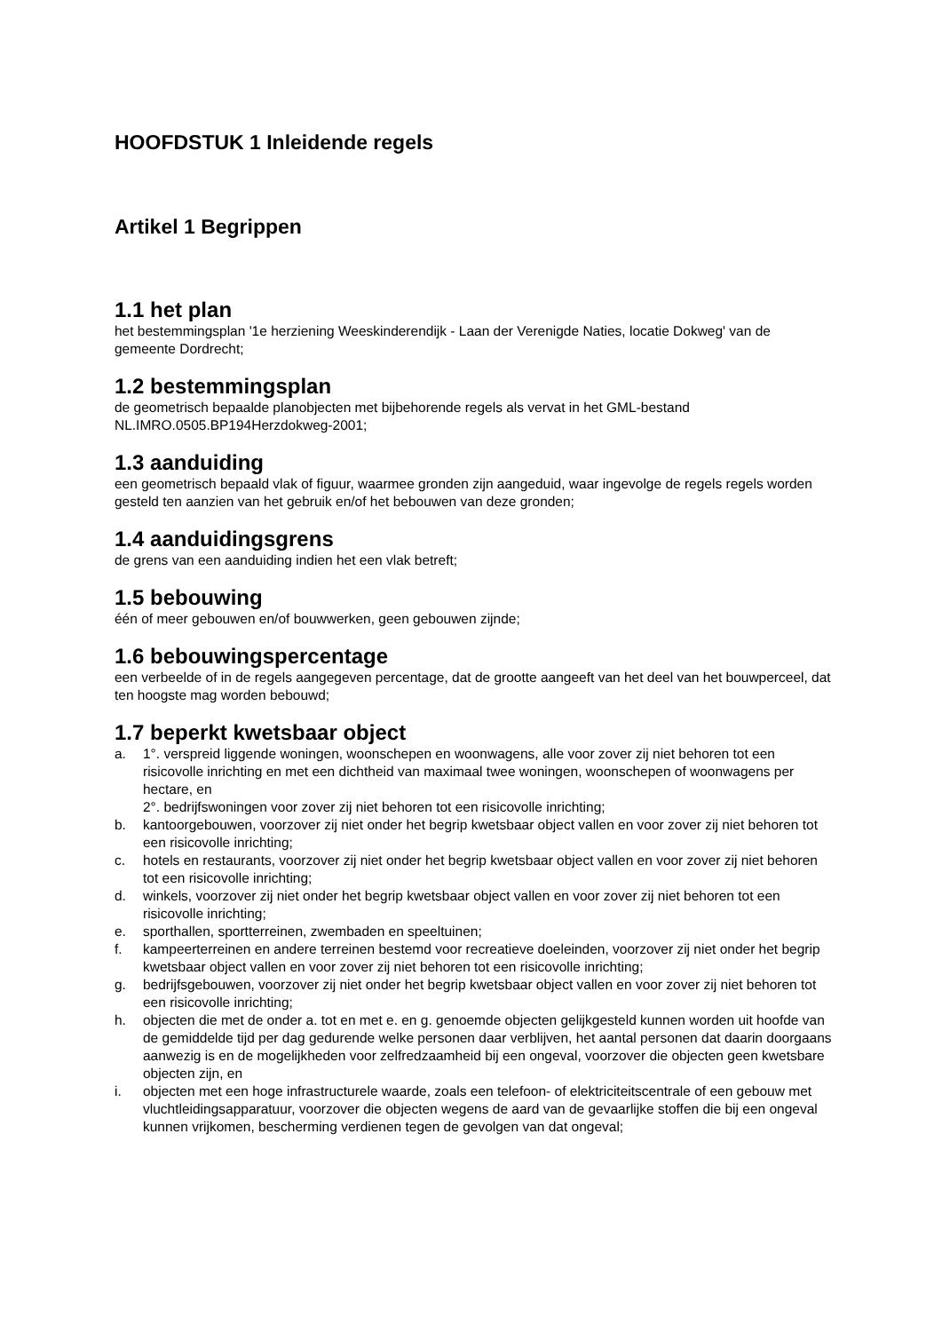HOOFDSTUK 1 Inleidende regels
Artikel 1 Begrippen
1.1 het plan
het bestemmingsplan '1e herziening Weeskinderendijk - Laan der Verenigde Naties, locatie Dokweg' van de gemeente Dordrecht;
1.2 bestemmingsplan
de geometrisch bepaalde planobjecten met bijbehorende regels als vervat in het GML-bestand NL.IMRO.0505.BP194Herzdokweg-2001;
1.3 aanduiding
een geometrisch bepaald vlak of figuur, waarmee gronden zijn aangeduid, waar ingevolge de regels regels worden gesteld ten aanzien van het gebruik en/of het bebouwen van deze gronden;
1.4 aanduidingsgrens
de grens van een aanduiding indien het een vlak betreft;
1.5 bebouwing
één of meer gebouwen en/of bouwwerken, geen gebouwen zijnde;
1.6 bebouwingspercentage
een verbeelde of in de regels aangegeven percentage, dat de grootte aangeeft van het deel van het bouwperceel, dat ten hoogste mag worden bebouwd;
1.7 beperkt kwetsbaar object
a. 1°. verspreid liggende woningen, woonschepen en woonwagens, alle voor zover zij niet behoren tot een risicovolle inrichting en met een dichtheid van maximaal twee woningen, woonschepen of woonwagens per hectare, en
2°. bedrijfswoningen voor zover zij niet behoren tot een risicovolle inrichting;
b. kantoorgebouwen, voorzover zij niet onder het begrip kwetsbaar object vallen en voor zover zij niet behoren tot een risicovolle inrichting;
c. hotels en restaurants, voorzover zij niet onder het begrip kwetsbaar object vallen en voor zover zij niet behoren tot een risicovolle inrichting;
d. winkels, voorzover zij niet onder het begrip kwetsbaar object vallen en voor zover zij niet behoren tot een risicovolle inrichting;
e. sporthallen, sportterreinen, zwembaden en speeltuinen;
f. kampeerterreinen en andere terreinen bestemd voor recreatieve doeleinden, voorzover zij niet onder het begrip kwetsbaar object vallen en voor zover zij niet behoren tot een risicovolle inrichting;
g. bedrijfsgebouwen, voorzover zij niet onder het begrip kwetsbaar object vallen en voor zover zij niet behoren tot een risicovolle inrichting;
h. objecten die met de onder a. tot en met e. en g. genoemde objecten gelijkgesteld kunnen worden uit hoofde van de gemiddelde tijd per dag gedurende welke personen daar verblijven, het aantal personen dat daarin doorgaans aanwezig is en de mogelijkheden voor zelfredzaamheid bij een ongeval, voorzover die objecten geen kwetsbare objecten zijn, en
i. objecten met een hoge infrastructurele waarde, zoals een telefoon- of elektriciteitscentrale of een gebouw met vluchtleidingsapparatuur, voorzover die objecten wegens de aard van de gevaarlijke stoffen die bij een ongeval kunnen vrijkomen, bescherming verdienen tegen de gevolgen van dat ongeval;